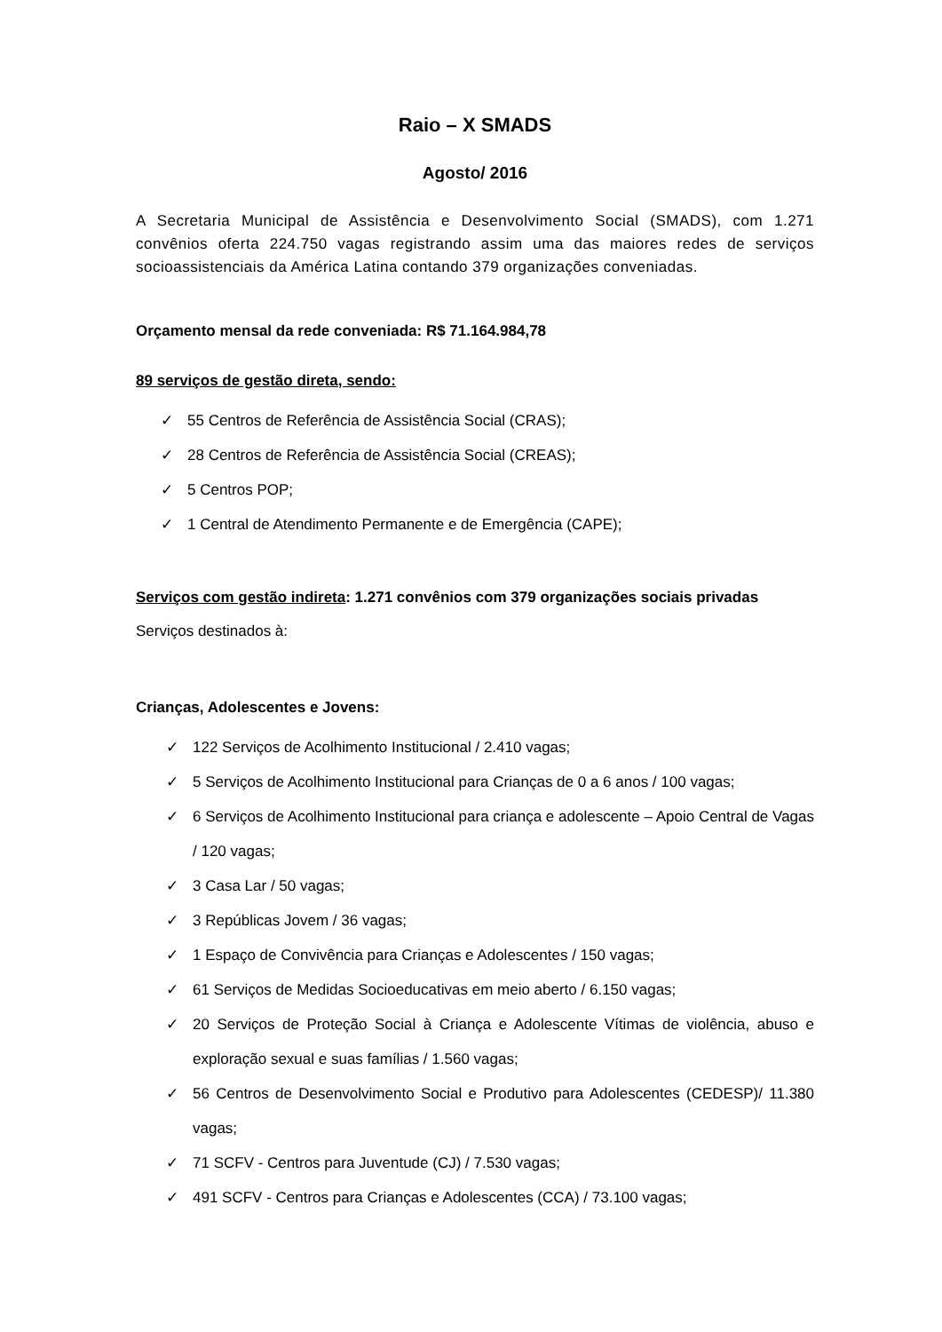Raio – X SMADS
Agosto/ 2016
A Secretaria Municipal de Assistência e Desenvolvimento Social (SMADS), com 1.271 convênios oferta 224.750 vagas registrando assim uma das maiores redes de serviços socioassistenciais da América Latina contando 379 organizações conveniadas.
Orçamento mensal da rede conveniada: R$ 71.164.984,78
89 serviços de gestão direta, sendo:
✓ 55 Centros de Referência de Assistência Social (CRAS);
✓ 28 Centros de Referência de Assistência Social (CREAS);
✓ 5 Centros POP;
✓ 1 Central de Atendimento Permanente e de Emergência (CAPE);
Serviços com gestão indireta: 1.271 convênios com 379 organizações sociais privadas
Serviços destinados à:
Crianças, Adolescentes e Jovens:
✓ 122 Serviços de Acolhimento Institucional / 2.410 vagas;
✓ 5 Serviços de Acolhimento Institucional para Crianças de 0 a 6 anos / 100 vagas;
✓ 6 Serviços de Acolhimento Institucional para criança e adolescente – Apoio Central de Vagas / 120 vagas;
✓ 3 Casa Lar / 50 vagas;
✓ 3 Repúblicas Jovem / 36 vagas;
✓ 1 Espaço de Convivência para Crianças e Adolescentes / 150 vagas;
✓ 61 Serviços de Medidas Socioeducativas em meio aberto / 6.150 vagas;
✓ 20 Serviços de Proteção Social à Criança e Adolescente Vítimas de violência, abuso e exploração sexual e suas famílias / 1.560 vagas;
✓ 56 Centros de Desenvolvimento Social e Produtivo para Adolescentes (CEDESP)/ 11.380 vagas;
✓ 71 SCFV - Centros para Juventude (CJ) / 7.530 vagas;
✓ 491 SCFV - Centros para Crianças e Adolescentes (CCA) / 73.100 vagas;